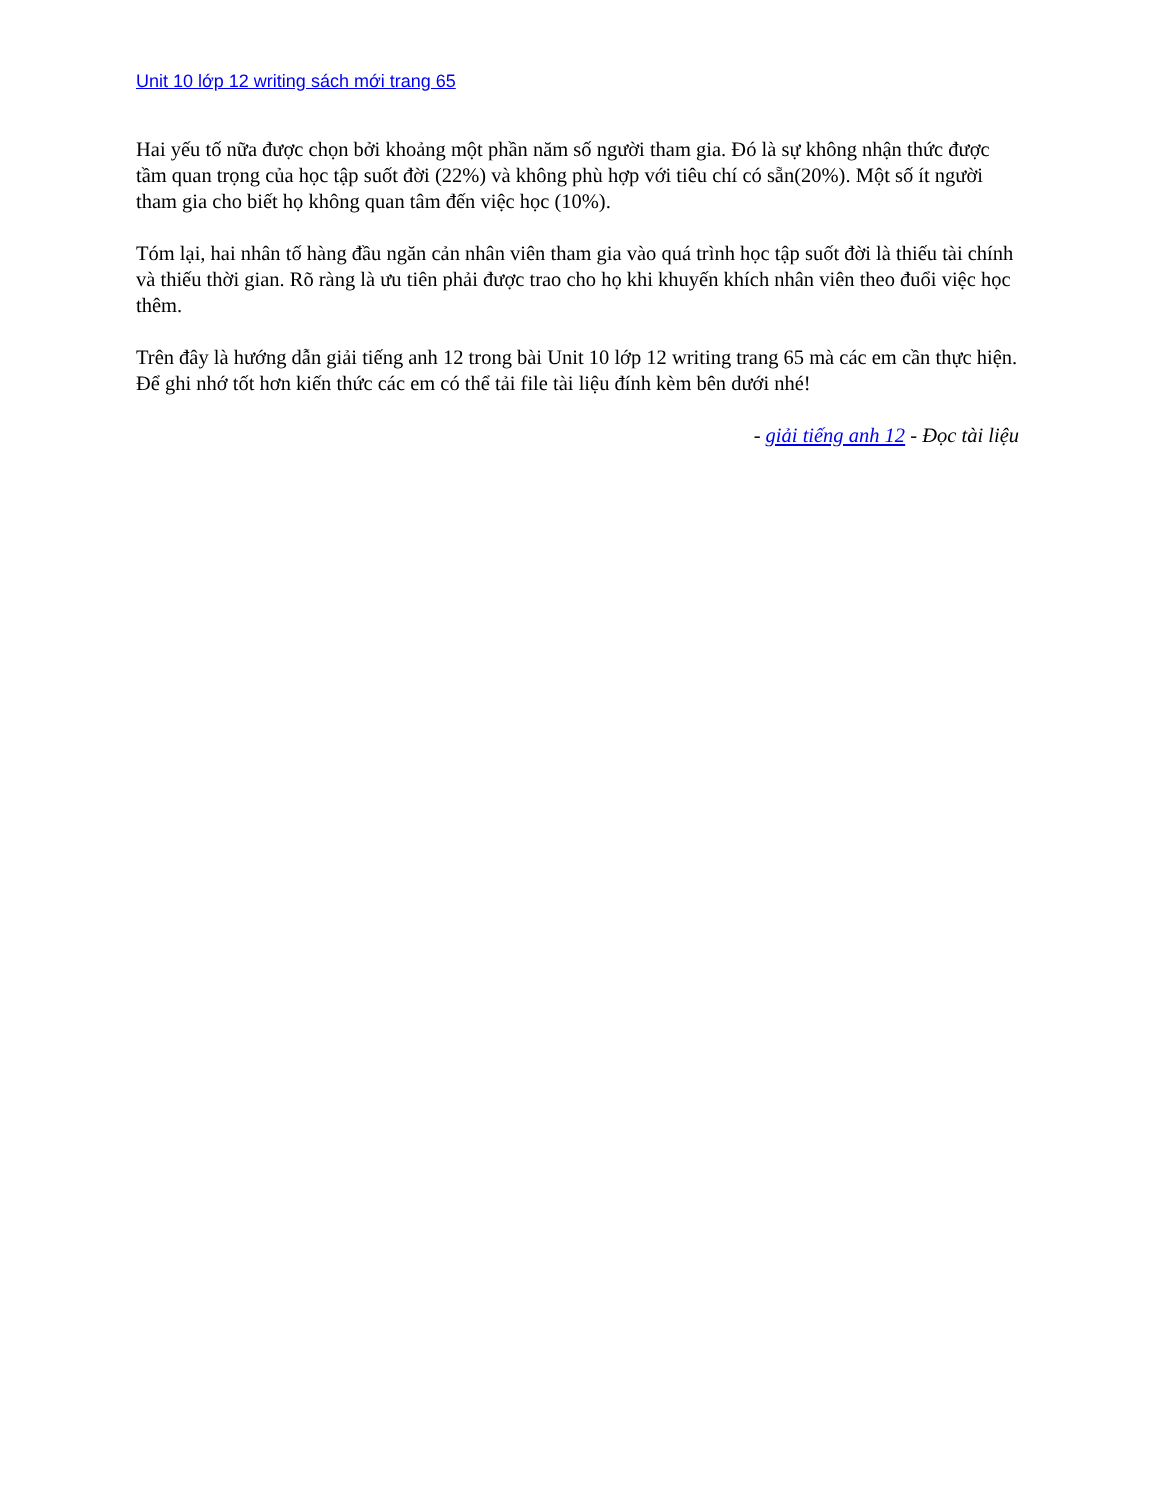Unit 10 lớp 12 writing sách mới trang 65
Hai yếu tố nữa được chọn bởi khoảng một phần năm số người tham gia. Đó là sự không nhận thức được tầm quan trọng của học tập suốt đời (22%) và không phù hợp với tiêu chí có sẵn(20%). Một số ít người tham gia cho biết họ không quan tâm đến việc học (10%).
Tóm lại, hai nhân tố hàng đầu ngăn cản nhân viên tham gia vào quá trình học tập suốt đời là thiếu tài chính và thiếu thời gian. Rõ ràng là ưu tiên phải được trao cho họ khi khuyến khích nhân viên theo đuổi việc học thêm.
Trên đây là hướng dẫn giải tiếng anh 12 trong bài Unit 10 lớp 12 writing trang 65 mà các em cần thực hiện. Để ghi nhớ tốt hơn kiến thức các em có thể tải file tài liệu đính kèm bên dưới nhé!
- giải tiếng anh 12 - Đọc tài liệu